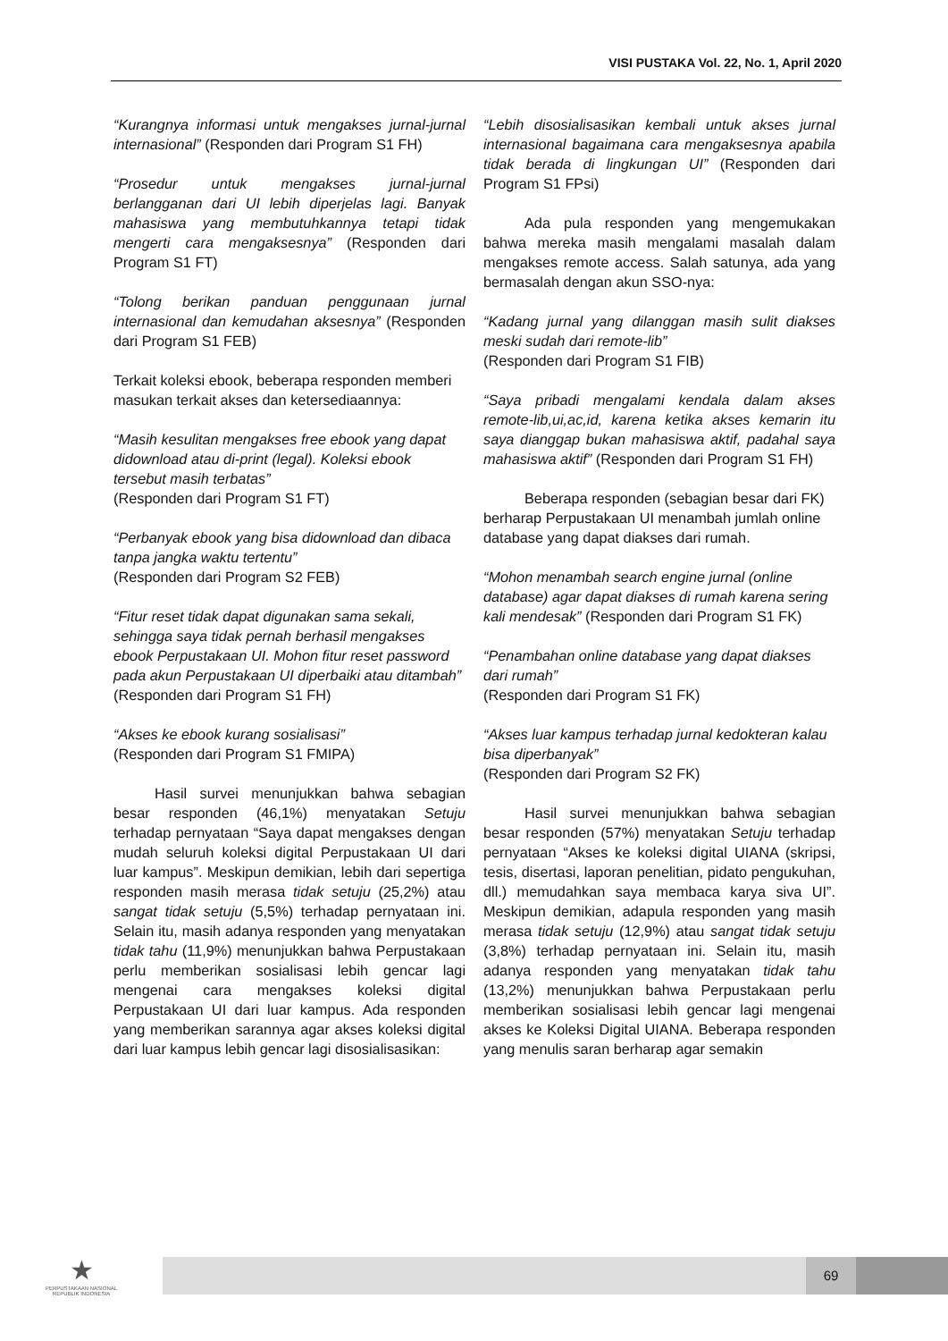VISI PUSTAKA Vol. 22, No. 1, April 2020
“Kurangnya informasi untuk mengakses jurnal-jurnal internasional” (Responden dari Program S1 FH)
“Prosedur untuk mengakses jurnal-jurnal berlangganan dari UI lebih diperjelas lagi. Banyak mahasiswa yang membutuhkannya tetapi tidak mengerti cara mengaksesnya” (Responden dari Program S1 FT)
“Tolong berikan panduan penggunaan jurnal internasional dan kemudahan aksesnya” (Responden dari Program S1 FEB)
Terkait koleksi ebook, beberapa responden memberi masukan terkait akses dan ketersediaannya:
“Masih kesulitan mengakses free ebook yang dapat didownload atau di-print (legal). Koleksi ebook tersebut masih terbatas”
(Responden dari Program S1 FT)
“Perbanyak ebook yang bisa didownload dan dibaca tanpa jangka waktu tertentu”
(Responden dari Program S2 FEB)
“Fitur reset tidak dapat digunakan sama sekali, sehingga saya tidak pernah berhasil mengakses ebook Perpustakaan UI. Mohon fitur reset password pada akun Perpustakaan UI diperbaiki atau ditambah”
(Responden dari Program S1 FH)
“Akses ke ebook kurang sosialisasi”
(Responden dari Program S1 FMIPA)
Hasil survei menunjukkan bahwa sebagian besar responden (46,1%) menyatakan Setuju terhadap pernyataan “Saya dapat mengakses dengan mudah seluruh koleksi digital Perpustakaan UI dari luar kampus”. Meskipun demikian, lebih dari sepertiga responden masih merasa tidak setuju (25,2%) atau sangat tidak setuju (5,5%) terhadap pernyataan ini. Selain itu, masih adanya responden yang menyatakan tidak tahu (11,9%) menunjukkan bahwa Perpustakaan perlu memberikan sosialisasi lebih gencar lagi mengenai cara mengakses koleksi digital Perpustakaan UI dari luar kampus. Ada responden yang memberikan sarannya agar akses koleksi digital dari luar kampus lebih gencar lagi disosialisasikan:
“Lebih disosialisasikan kembali untuk akses jurnal internasional bagaimana cara mengaksesnya apabila tidak berada di lingkungan UI” (Responden dari Program S1 FPsi)
Ada pula responden yang mengemukakan bahwa mereka masih mengalami masalah dalam mengakses remote access. Salah satunya, ada yang bermasalah dengan akun SSO-nya:
“Kadang jurnal yang dilanggan masih sulit diakses meski sudah dari remote-lib”
(Responden dari Program S1 FIB)
“Saya pribadi mengalami kendala dalam akses remote-lib,ui,ac,id, karena ketika akses kemarin itu saya dianggap bukan mahasiswa aktif, padahal saya mahasiswa aktif” (Responden dari Program S1 FH)
Beberapa responden (sebagian besar dari FK) berharap Perpustakaan UI menambah jumlah online database yang dapat diakses dari rumah.
“Mohon menambah search engine jurnal (online database) agar dapat diakses di rumah karena sering kali mendesak” (Responden dari Program S1 FK)
“Penambahan online database yang dapat diakses dari rumah”
(Responden dari Program S1 FK)
“Akses luar kampus terhadap jurnal kedokteran kalau bisa diperbanyak”
(Responden dari Program S2 FK)
Hasil survei menunjukkan bahwa sebagian besar responden (57%) menyatakan Setuju terhadap pernyataan “Akses ke koleksi digital UIANA (skripsi, tesis, disertasi, laporan penelitian, pidato pengukuhan, dll.) memudahkan saya membaca karya siva UI”. Meskipun demikian, adapula responden yang masih merasa tidak setuju (12,9%) atau sangat tidak setuju (3,8%) terhadap pernyataan ini. Selain itu, masih adanya responden yang menyatakan tidak tahu (13,2%) menunjukkan bahwa Perpustakaan perlu memberikan sosialisasi lebih gencar lagi mengenai akses ke Koleksi Digital UIANA. Beberapa responden yang menulis saran berharap agar semakin
★
PERPUSTAKAAN NASIONAL
REPUBLIK INDONESIA
69